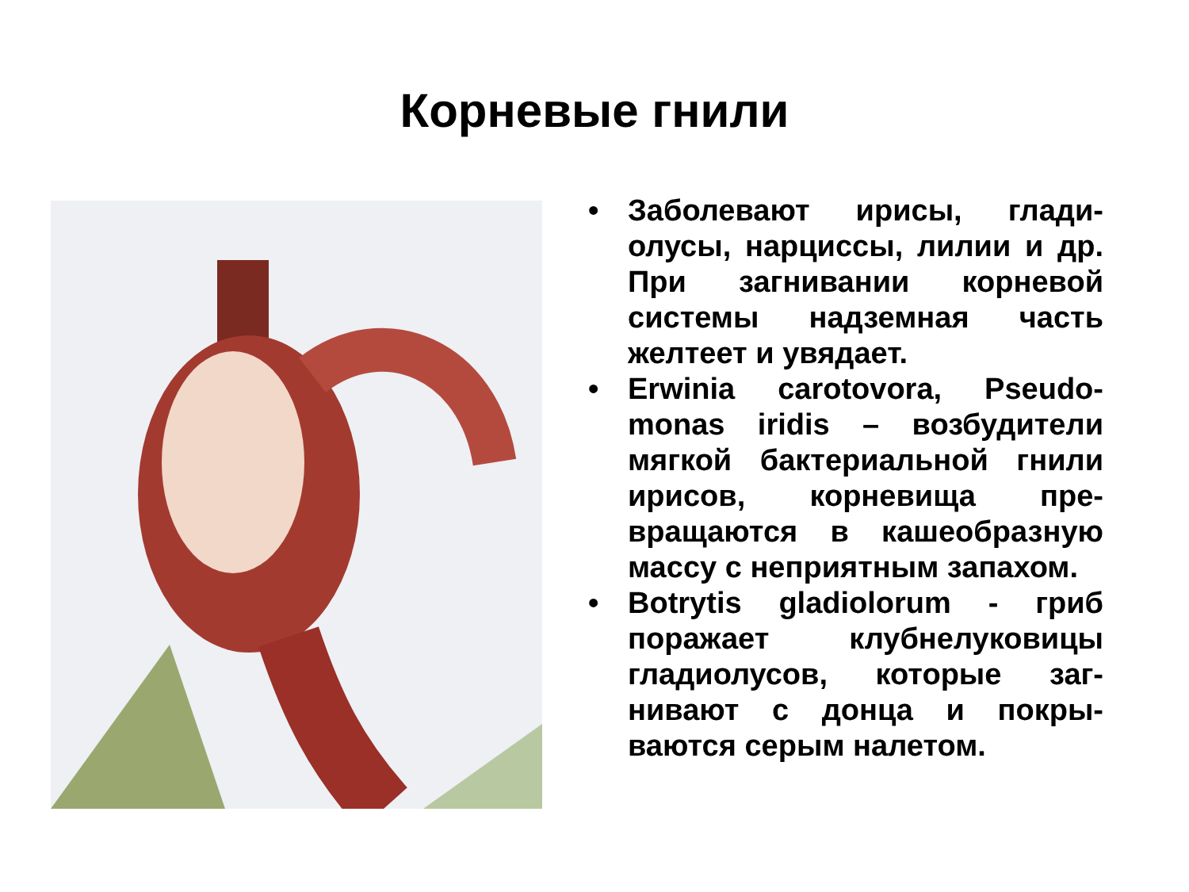Корневые гнили
• Заболевают ирисы, глади-олусы, нарциссы, лилии и др. При загнивании корневой системы надземная часть желтеет и увядает.
• Erwinia carotovora, Pseudo-monas iridis – возбудители мягкой бактериальной гнили ирисов, корневища пре-вращаются в кашеобразную массу с неприятным запахом.
• Botrytis gladiolorum - гриб поражает клубнелуковицы гладиолусов, которые заг-нивают с донца и покры-ваются серым налетом.